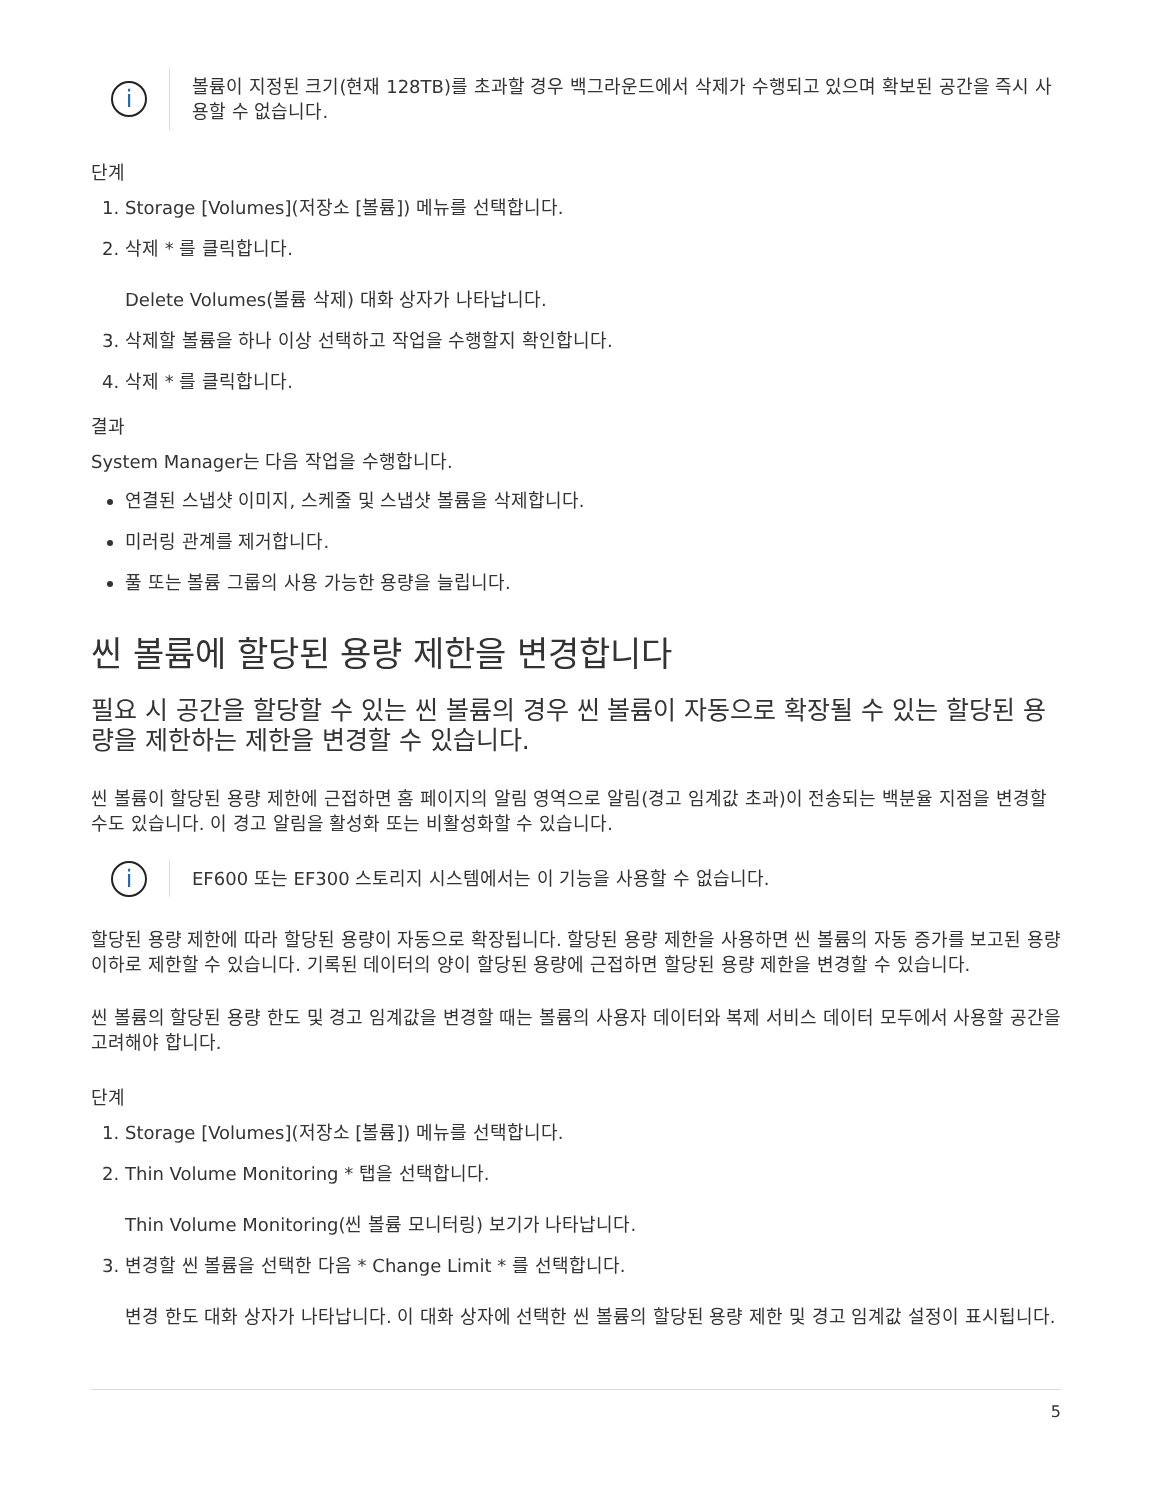i
볼륨이 지정된 크기(현재 128TB)를 초과할 경우 백그라운드에서 삭제가 수행되고 있으며 확보된 공간을 즉시 사용할 수 없습니다.
단계
1. Storage [Volumes](저장소 [볼륨]) 메뉴를 선택합니다.
2. 삭제 * 를 클릭합니다.
Delete Volumes(볼륨 삭제) 대화 상자가 나타납니다.
3. 삭제할 볼륨을 하나 이상 선택하고 작업을 수행할지 확인합니다.
4. 삭제 * 를 클릭합니다.
결과
System Manager는 다음 작업을 수행합니다.
연결된 스냅샷 이미지, 스케줄 및 스냅샷 볼륨을 삭제합니다.
미러링 관계를 제거합니다.
풀 또는 볼륨 그룹의 사용 가능한 용량을 늘립니다.
씬 볼륨에 할당된 용량 제한을 변경합니다
필요 시 공간을 할당할 수 있는 씬 볼륨의 경우 씬 볼륨이 자동으로 확장될 수 있는 할당된 용량을 제한하는 제한을 변경할 수 있습니다.
씬 볼륨이 할당된 용량 제한에 근접하면 홈 페이지의 알림 영역으로 알림(경고 임계값 초과)이 전송되는 백분율 지점을 변경할 수도 있습니다. 이 경고 알림을 활성화 또는 비활성화할 수 있습니다.
i
EF600 또는 EF300 스토리지 시스템에서는 이 기능을 사용할 수 없습니다.
할당된 용량 제한에 따라 할당된 용량이 자동으로 확장됩니다. 할당된 용량 제한을 사용하면 씬 볼륨의 자동 증가를 보고된 용량 이하로 제한할 수 있습니다. 기록된 데이터의 양이 할당된 용량에 근접하면 할당된 용량 제한을 변경할 수 있습니다.
씬 볼륨의 할당된 용량 한도 및 경고 임계값을 변경할 때는 볼륨의 사용자 데이터와 복제 서비스 데이터 모두에서 사용할 공간을 고려해야 합니다.
단계
1. Storage [Volumes](저장소 [볼륨]) 메뉴를 선택합니다.
2. Thin Volume Monitoring * 탭을 선택합니다.
Thin Volume Monitoring(씬 볼륨 모니터링) 보기가 나타납니다.
3. 변경할 씬 볼륨을 선택한 다음 * Change Limit * 를 선택합니다.
변경 한도 대화 상자가 나타납니다. 이 대화 상자에 선택한 씬 볼륨의 할당된 용량 제한 및 경고 임계값 설정이 표시됩니다.
5